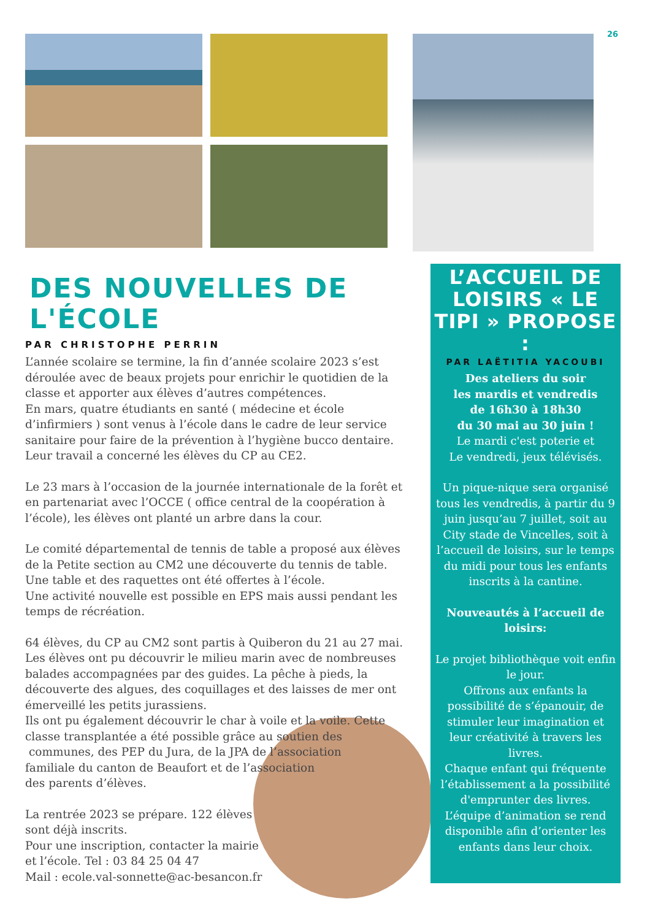26
DES NOUVELLES DE L'ÉCOLE
PAR CHRISTOPHE PERRIN
L’année scolaire se termine, la fin d’année scolaire 2023 s’est déroulée avec de beaux projets pour enrichir le quotidien de la classe et apporter aux élèves d’autres compétences.
En mars, quatre étudiants en santé ( médecine et école d’infirmiers ) sont venus à l’école dans le cadre de leur service sanitaire pour faire de la prévention à l’hygiène bucco dentaire. Leur travail a concerné les élèves du CP au CE2.
Le 23 mars à l’occasion de la journée internationale de la forêt et en partenariat avec l’OCCE ( office central de la coopération à l’école), les élèves ont planté un arbre dans la cour.
Le comité départemental de tennis de table a proposé aux élèves de la Petite section au CM2 une découverte du tennis de table. Une table et des raquettes ont été offertes à l’école.
Une activité nouvelle est possible en EPS mais aussi pendant les temps de récréation.
64 élèves, du CP au CM2 sont partis à Quiberon du 21 au 27 mai. Les élèves ont pu découvrir le milieu marin avec de nombreuses balades accompagnées par des guides. La pêche à pieds, la découverte des algues, des coquillages et des laisses de mer ont émerveillé les petits jurassiens.
Ils ont pu également découvrir le char à voile et la voile. Cette
classe transplantée a été possible grâce au soutien des
communes, des PEP du Jura, de la JPA de l’association
familiale du canton de Beaufort et de l’association
des parents d’élèves.
La rentrée 2023 se prépare. 122 élèves
sont déjà inscrits.
Pour une inscription, contacter la mairie
et l’école. Tel : 03 84 25 04 47
Mail : ecole.val-sonnette@ac-besancon.fr
L’ACCUEIL DE LOISIRS « LE TIPI » PROPOSE :
PAR LAËTITIA YACOUBI
Des ateliers du soir
les mardis et vendredis
de 16h30 à 18h30
du 30 mai au 30 juin !
Le mardi c'est poterie et
Le vendredi, jeux télévisés.
Un pique-nique sera organisé tous les vendredis, à partir du 9 juin jusqu’au 7 juillet, soit au City stade de Vincelles, soit à l’accueil de loisirs, sur le temps du midi pour tous les enfants inscrits à la cantine.
Nouveautés à l’accueil de loisirs:
Le projet bibliothèque voit enfin le jour.
Offrons aux enfants la possibilité de s’épanouir, de stimuler leur imagination et leur créativité à travers les livres.
Chaque enfant qui fréquente l’établissement a la possibilité d'emprunter des livres.
L’équipe d’animation se rend disponible afin d’orienter les enfants dans leur choix.